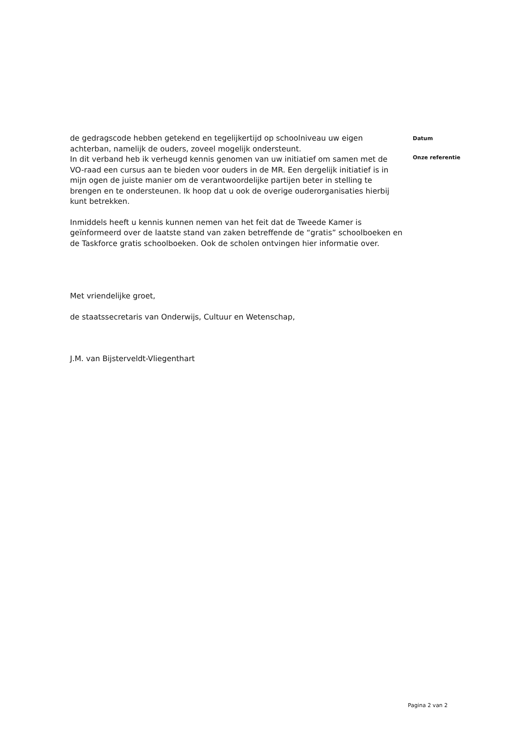de gedragscode hebben getekend en tegelijkertijd op schoolniveau uw eigen achterban, namelijk de ouders, zoveel mogelijk ondersteunt.
In dit verband heb ik verheugd kennis genomen van uw initiatief om samen met de VO-raad een cursus aan te bieden voor ouders in de MR. Een dergelijk initiatief is in mijn ogen de juiste manier om de verantwoordelijke partijen beter in stelling te brengen en te ondersteunen. Ik hoop dat u ook de overige ouderorganisaties hierbij kunt betrekken.
Inmiddels heeft u kennis kunnen nemen van het feit dat de Tweede Kamer is geïnformeerd over de laatste stand van zaken betreffende de “gratis” schoolboeken en de Taskforce gratis schoolboeken. Ook de scholen ontvingen hier informatie over.
Met vriendelijke groet,
de staatssecretaris van Onderwijs, Cultuur en Wetenschap,
J.M. van Bijsterveldt-Vliegenthart
Datum
Onze referentie
Pagina 2 van 2